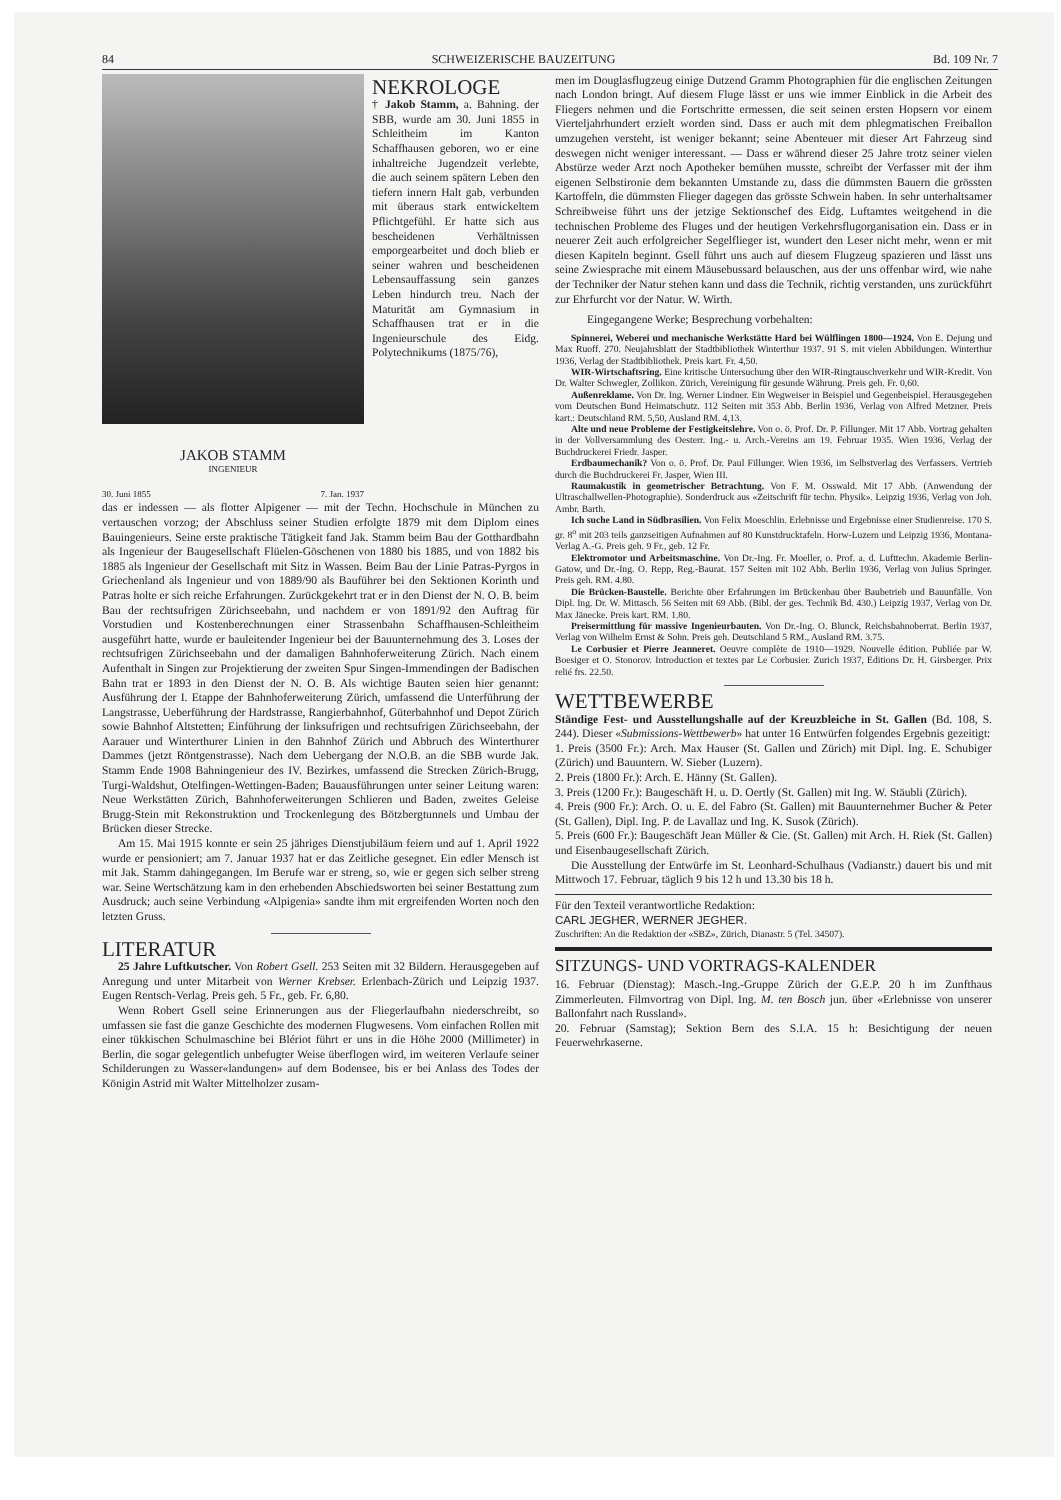84 SCHWEIZERISCHE BAUZEITUNG Bd. 109 Nr. 7
JAKOB STAMM
INGENIEUR
30. Juni 1855 7. Jan. 1937
NEKROLOGE
† Jakob Stamm, a. Bahning. der SBB, wurde am 30. Juni 1855 in Schleitheim im Kanton Schaffhausen geboren, wo er eine inhaltreiche Jugendzeit verlebte, die auch seinem spätern Leben den tiefern innern Halt gab, verbunden mit überaus stark entwickeltem Pflichtgefühl. Er hatte sich aus bescheidenen Verhältnissen emporgearbeitet und doch blieb er seiner wahren und bescheidenen Lebensauffassung sein ganzes Leben hindurch treu. Nach der Maturität am Gymnasium in Schaffhausen trat er in die Ingenieurschule des Eidg. Polytechnikums (1875/76),
das er indessen — als flotter Alpigener — mit der Techn. Hochschule in München zu vertauschen vorzog; der Abschluss seiner Studien erfolgte 1879 mit dem Diplom eines Bauingenieurs. Seine erste praktische Tätigkeit fand Jak. Stamm beim Bau der Gotthardbahn als Ingenieur der Baugesellschaft Flüelen-Göschenen von 1880 bis 1885, und von 1882 bis 1885 als Ingenieur der Gesellschaft mit Sitz in Wassen. Beim Bau der Linie Patras-Pyrgos in Griechenland als Ingenieur und von 1889/90 als Bauführer bei den Sektionen Korinth und Patras holte er sich reiche Erfahrungen. Zurückgekehrt trat er in den Dienst der N. O. B. beim Bau der rechtsufrigen Zürichseebahn, und nachdem er von 1891/92 den Auftrag für Vorstudien und Kostenberechnungen einer Strassenbahn Schaffhausen-Schleitheim ausgeführt hatte, wurde er bauleitender Ingenieur bei der Bauunternehmung des 3. Loses der rechtsufrigen Zürichseebahn und der damaligen Bahnhoferweiterung Zürich. Nach einem Aufenthalt in Singen zur Projektierung der zweiten Spur Singen-Immendingen der Badischen Bahn trat er 1893 in den Dienst der N. O. B. Als wichtige Bauten seien hier genannt: Ausführung der I. Etappe der Bahnhoferweiterung Zürich, umfassend die Unterführung der Langstrasse, Ueberführung der Hardstrasse, Rangierbahnhof, Güterbahnhof und Depot Zürich sowie Bahnhof Altstetten; Einführung der linksufrigen und rechtsufrigen Zürichseebahn, der Aarauer und Winterthurer Linien in den Bahnhof Zürich und Abbruch des Winterthurer Dammes (jetzt Röntgenstrasse). Nach dem Uebergang der N.O.B. an die SBB wurde Jak. Stamm Ende 1908 Bahningenieur des IV. Bezirkes, umfassend die Strecken Zürich-Brugg, Turgi-Waldshut, Otelfingen-Wettingen-Baden; Bauausführungen unter seiner Leitung waren: Neue Werkstätten Zürich, Bahnhoferweiterungen Schlieren und Baden, zweites Geleise Brugg-Stein mit Rekonstruktion und Trockenlegung des Bötzbergtunnels und Umbau der Brücken dieser Strecke.
Am 15. Mai 1915 konnte er sein 25 jähriges Dienstjubiläum feiern und auf 1. April 1922 wurde er pensioniert; am 7. Januar 1937 hat er das Zeitliche gesegnet. Ein edler Mensch ist mit Jak. Stamm dahingegangen. Im Berufe war er streng, so, wie er gegen sich selber streng war. Seine Wertschätzung kam in den erhebenden Abschiedsworten bei seiner Bestattung zum Ausdruck; auch seine Verbindung «Alpigenia» sandte ihm mit ergreifenden Worten noch den letzten Gruss.
LITERATUR
25 Jahre Luftkutscher. Von Robert Gsell. 253 Seiten mit 32 Bildern. Herausgegeben auf Anregung und unter Mitarbeit von Werner Krebser. Erlenbach-Zürich und Leipzig 1937. Eugen Rentsch-Verlag. Preis geh. 5 Fr., geb. Fr. 6,80.
Wenn Robert Gsell seine Erinnerungen aus der Fliegerlaufbahn niederschreibt, so umfassen sie fast die ganze Geschichte des modernen Flugwesens. Vom einfachen Rollen mit einer tükkischen Schulmaschine bei Blériot führt er uns in die Höhe 2000 (Millimeter) in Berlin, die sogar gelegentlich unbefugter Weise überflogen wird, im weiteren Verlaufe seiner Schilderungen zu Wasser«landungen» auf dem Bodensee, bis er bei Anlass des Todes der Königin Astrid mit Walter Mittelholzer zusam-
men im Douglasflugzeug einige Dutzend Gramm Photographien für die englischen Zeitungen nach London bringt. Auf diesem Fluge lässt er uns wie immer Einblick in die Arbeit des Fliegers nehmen und die Fortschritte ermessen, die seit seinen ersten Hopsern vor einem Vierteljahrhundert erzielt worden sind. Dass er auch mit dem phlegmatischen Freiballon umzugehen versteht, ist weniger bekannt; seine Abenteuer mit dieser Art Fahrzeug sind deswegen nicht weniger interessant. — Dass er während dieser 25 Jahre trotz seiner vielen Abstürze weder Arzt noch Apotheker bemühen musste, schreibt der Verfasser mit der ihm eigenen Selbstironie dem bekannten Umstande zu, dass die dümmsten Bauern die grössten Kartoffeln, die dümmsten Flieger dagegen das grösste Schwein haben. In sehr unterhaltsamer Schreibweise führt uns der jetzige Sektionschef des Eidg. Luftamtes weitgehend in die technischen Probleme des Fluges und der heutigen Verkehrsflugorganisation ein. Dass er in neuerer Zeit auch erfolgreicher Segelflieger ist, wundert den Leser nicht mehr, wenn er mit diesen Kapiteln beginnt. Gsell führt uns auch auf diesem Flugzeug spazieren und lässt uns seine Zwiesprache mit einem Mäusebussard belauschen, aus der uns offenbar wird, wie nahe der Techniker der Natur stehen kann und dass die Technik, richtig verstanden, uns zurückführt zur Ehrfurcht vor der Natur. W. Wirth.
Eingegangene Werke; Besprechung vorbehalten:
Spinnerei, Weberei und mechanische Werkstätte Hard bei Wülflingen 1800—1924. Von E. Dejung und Max Ruoff. 270. Neujahrsblatt der Stadtbibliothek Winterthur 1937. 91 S. mit vielen Abbildungen. Winterthur 1936, Verlag der Stadtbibliothek. Preis kart. Fr. 4,50.
WIR-Wirtschaftsring. Eine kritische Untersuchung über den WIR-Ringtauschverkehr und WIR-Kredit. Von Dr. Walter Schwegler, Zollikon. Zürich, Vereinigung für gesunde Währung. Preis geh. Fr. 0,60.
Außenreklame. Von Dr. Ing. Werner Lindner. Ein Wegweiser in Beispiel und Gegenbeispiel. Herausgegeben vom Deutschen Bund Heimatschutz. 112 Seiten mit 353 Abb. Berlin 1936, Verlag von Alfred Metzner. Preis kart.: Deutschland RM. 5,50, Ausland RM. 4,13.
Alte und neue Probleme der Festigkeitslehre. Von o. ö. Prof. Dr. P. Fillunger. Mit 17 Abb. Vortrag gehalten in der Vollversammlung des Oesterr. Ing.- u. Arch.-Vereins am 19. Februar 1935. Wien 1936, Verlag der Buchdruckerei Friedr. Jasper.
Erdbaumechanik? Von o. ö. Prof. Dr. Paul Fillunger. Wien 1936, im Selbstverlag des Verfassers. Vertrieb durch die Buchdruckerei Fr. Jasper, Wien III.
Raumakustik in geometrischer Betrachtung. Von F. M. Osswald. Mit 17 Abb. (Anwendung der Ultraschallwellen-Photographie). Sonderdruck aus «Zeitschrift für techn. Physik». Leipzig 1936, Verlag von Joh. Ambr. Barth.
Ich suche Land in Südbrasilien. Von Felix Moeschlin. Erlebnisse und Ergebnisse einer Studienreise. 170 S. gr. 8<sup>o</sup> mit 203 teils ganzseitigen Aufnahmen auf 80 Kunstdrucktafeln. Horw-Luzern und Leipzig 1936, Montana-Verlag A.-G. Preis geh. 9 Fr., geb. 12 Fr.
Elektromotor und Arbeitsmaschine. Von Dr.-Ing. Fr. Moeller, o. Prof. a. d. Lufttechn. Akademie Berlin-Gatow, und Dr.-Ing. O. Repp, Reg.-Baurat. 157 Seiten mit 102 Abb. Berlin 1936, Verlag von Julius Springer. Preis geh. RM. 4.80.
Die Brücken-Baustelle. Berichte über Erfahrungen im Brückenbau über Baubetrieb und Bauunfälle. Von Dipl. Ing. Dr. W. Mittasch. 56 Seiten mit 69 Abb. (Bibl. der ges. Technik Bd. 430.) Leipzig 1937, Verlag von Dr. Max Jänecke. Preis kart. RM. 1.80.
Preisermittlung für massive Ingenieurbauten. Von Dr.-Ing. O. Blunck, Reichsbahnoberrat. Berlin 1937, Verlag von Wilhelm Ernst & Sohn. Preis geh. Deutschland 5 RM., Ausland RM. 3.75.
Le Corbusier et Pierre Jeanneret. Oeuvre complète de 1910—1929. Nouvelle édition. Publiée par W. Boesiger et O. Stonorov. Introduction et textes par Le Corbusier. Zurich 1937, Editions Dr. H. Girsberger. Prix relié frs. 22.50.
WETTBEWERBE
Ständige Fest- und Ausstellungshalle auf der Kreuzbleiche in St. Gallen (Bd. 108, S. 244). Dieser «Submissions-Wettbewerb» hat unter 16 Entwürfen folgendes Ergebnis gezeitigt:
1. Preis (3500 Fr.): Arch. Max Hauser (St. Gallen und Zürich) mit Dipl. Ing. E. Schubiger (Zürich) und Bauuntern. W. Sieber (Luzern).
2. Preis (1800 Fr.): Arch. E. Hänny (St. Gallen).
3. Preis (1200 Fr.): Baugeschäft H. u. D. Oertly (St. Gallen) mit Ing. W. Stäubli (Zürich).
4. Preis (900 Fr.): Arch. O. u. E. del Fabro (St. Gallen) mit Bauunternehmer Bucher & Peter (St. Gallen), Dipl. Ing. P. de Lavallaz und Ing. K. Susok (Zürich).
5. Preis (600 Fr.): Baugeschäft Jean Müller & Cie. (St. Gallen) mit Arch. H. Riek (St. Gallen) und Eisenbaugesellschaft Zürich.
Die Ausstellung der Entwürfe im St. Leonhard-Schulhaus (Vadianstr.) dauert bis und mit Mittwoch 17. Februar, täglich 9 bis 12 h und 13.30 bis 18 h.
Für den Texteil verantwortliche Redaktion:
CARL JEGHER, WERNER JEGHER.
Zuschriften: An die Redaktion der «SBZ», Zürich, Dianastr. 5 (Tel. 34507).
SITZUNGS- UND VORTRAGS-KALENDER
16. Februar (Dienstag): Masch.-Ing.-Gruppe Zürich der G.E.P. 20 h im Zunfthaus Zimmerleuten. Filmvortrag von Dipl. Ing. M. ten Bosch jun. über «Erlebnisse von unserer Ballonfahrt nach Russland».
20. Februar (Samstag); Sektion Bern des S.I.A. 15 h: Besichtigung der neuen Feuerwehrkaserne.